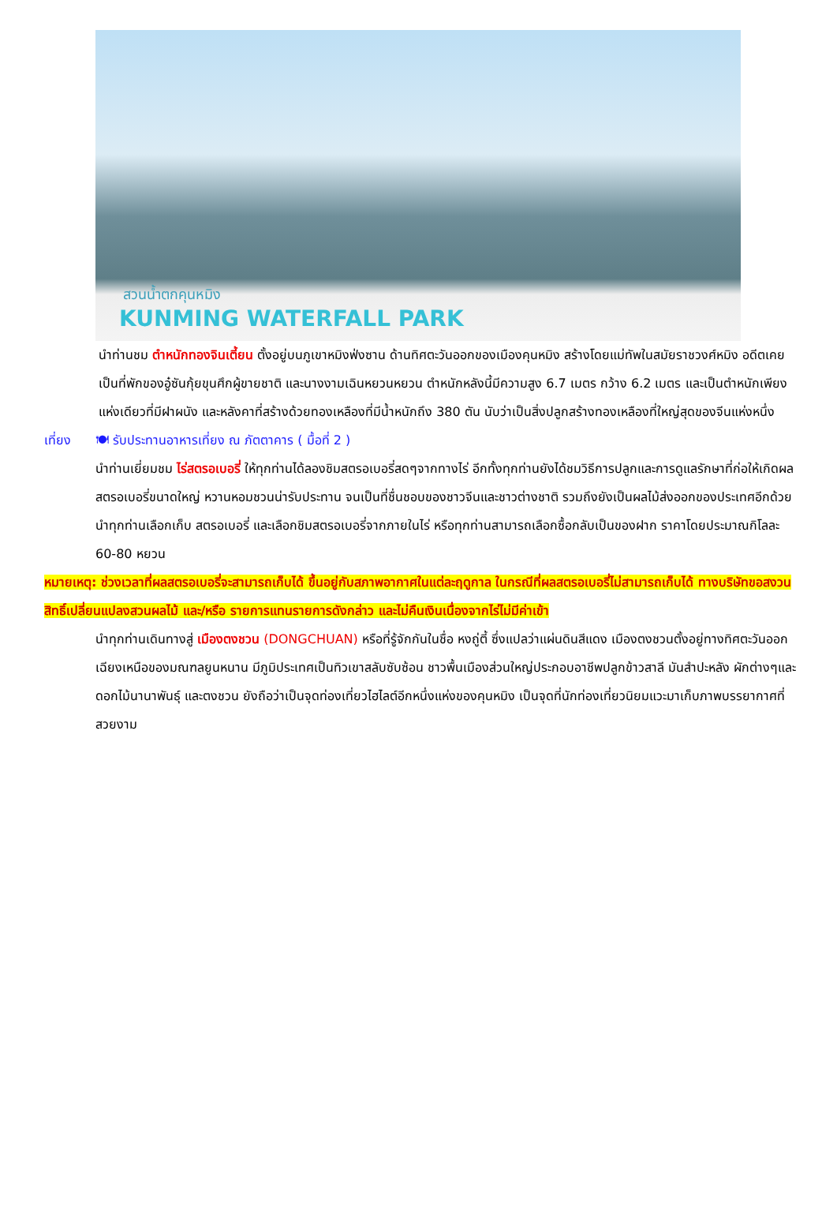สวนน้ำตกคุนหมิง
KUNMING WATERFALL PARK
นำท่านชม ตำหนักทองจินเตี้ยน ตั้งอยู่บนภูเขาหมิงฟ่งซาน ด้านทิศตะวันออกของเมืองคุนหมิง สร้างโดยแม่ทัพในสมัยราชวงศ์หมิง อดีตเคยเป็นที่พักของอู๋ซันกุ้ยขุนศึกผู้ขายชาติ และนางงามเฉินหยวนหยวน ตำหนักหลังนี้มีความสูง 6.7 เมตร กว้าง 6.2 เมตร และเป็นตำหนักเพียงแห่งเดียวที่มีฝาผนัง และหลังคาที่สร้างด้วยทองเหลืองที่มีน้ำหนักถึง 380 ตัน นับว่าเป็นสิ่งปลูกสร้างทองเหลืองที่ใหญ่สุดของจีนแห่งหนึ่ง
เที่ยง 🍽 รับประทานอาหารเที่ยง ณ ภัตตาคาร ( มื้อที่ 2 )
นำท่านเยี่ยมชม ไร่สตรอเบอรี่ ให้ทุกท่านได้ลองชิมสตรอเบอรี่สดๆจากทางไร่ อีกทั้งทุกท่านยังได้ชมวิธีการปลูกและการดูแลรักษาที่ก่อให้เกิดผลสตรอเบอรี่ขนาดใหญ่ หวานหอมชวนน่ารับประทาน จนเป็นที่ชื่นชอบของชาวจีนและชาวต่างชาติ รวมถึงยังเป็นผลไม้ส่งออกของประเทศอีกด้วย นำทุกท่านเลือกเก็บ สตรอเบอรี่ และเลือกชิมสตรอเบอรี่จากภายในไร่ หรือทุกท่านสามารถเลือกซื้อกลับเป็นของฝาก ราคาโดยประมาณกิโลละ 60-80 หยวน
หมายเหตุ: ช่วงเวลาที่ผลสตรอเบอรี่จะสามารถเก็บได้ ขึ้นอยู่กับสภาพอากาศในแต่ละฤดูกาล ในกรณีที่ผลสตรอเบอรี่ไม่สามารถเก็บได้ ทางบริษัทขอสงวนสิทธิ์เปลี่ยนแปลงสวนผลไม้ และ/หรือ รายการแทนรายการดังกล่าว และไม่คืนเงินเนื่องจากไร่ไม่มีค่าเข้า
นำทุกท่านเดินทางสู่ เมืองตงชวน (DONGCHUAN) หรือที่รู้จักกันในชื่อ หงถู่ตี้ ซึ่งแปลว่าแผ่นดินสีแดง เมืองตงชวนตั้งอยู่ทางทิศตะวันออกเฉียงเหนือของมณฑลยูนหนาน มีภูมิประเทศเป็นทิวเขาสลับซับซ้อน ชาวพื้นเมืองส่วนใหญ่ประกอบอาชีพปลูกข้าวสาลี มันสำปะหลัง ผักต่างๆและดอกไม้นานาพันธุ์ และตงชวน ยังถือว่าเป็นจุดท่องเที่ยวไฮไลต์อีกหนึ่งแห่งของคุนหมิง เป็นจุดที่นักท่องเที่ยวนิยมแวะมาเก็บภาพบรรยากาศที่สวยงาม